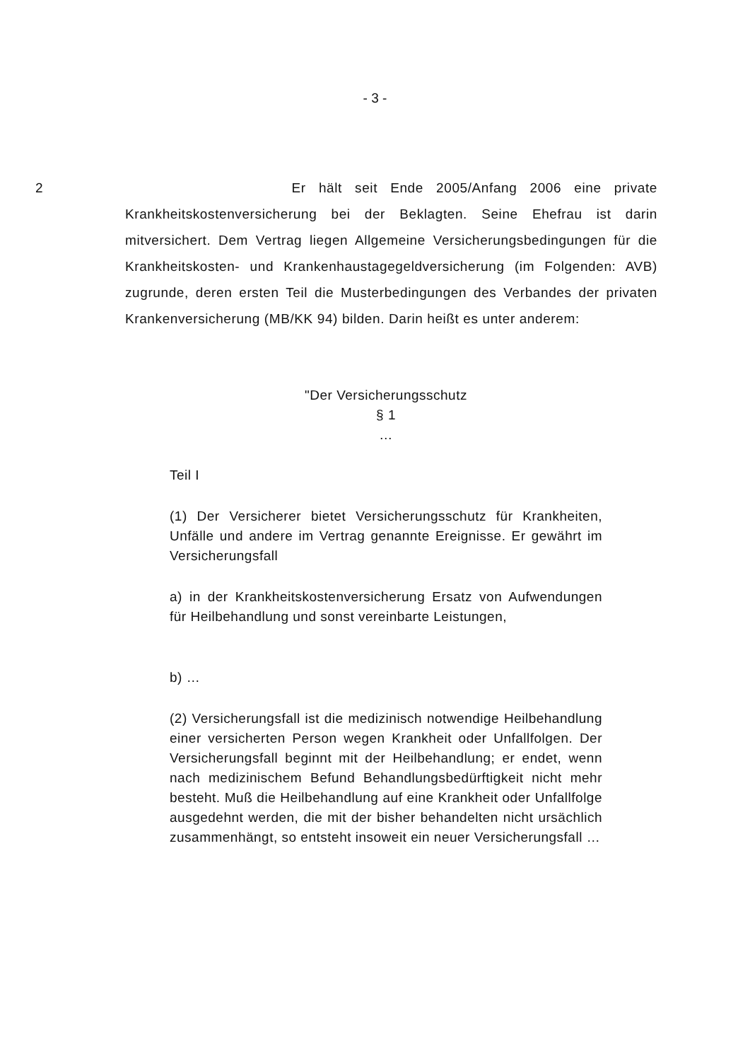- 3 -
2 Er hält seit Ende 2005/Anfang 2006 eine private Krankheitskostenversicherung bei der Beklagten. Seine Ehefrau ist darin mitversichert. Dem Vertrag liegen Allgemeine Versicherungsbedingungen für die Krankheitskosten- und Krankenhaustagegeldversicherung (im Folgenden: AVB) zugrunde, deren ersten Teil die Musterbedingungen des Verbandes der privaten Krankenversicherung (MB/KK 94) bilden. Darin heißt es unter anderem:
"Der Versicherungsschutz
§ 1
…
Teil I
(1) Der Versicherer bietet Versicherungsschutz für Krankheiten, Unfälle und andere im Vertrag genannte Ereignisse. Er gewährt im Versicherungsfall
a) in der Krankheitskostenversicherung Ersatz von Aufwendungen für Heilbehandlung und sonst vereinbarte Leistungen,
b) …
(2) Versicherungsfall ist die medizinisch notwendige Heilbehandlung einer versicherten Person wegen Krankheit oder Unfallfolgen. Der Versicherungsfall beginnt mit der Heilbehandlung; er endet, wenn nach medizinischem Befund Behandlungsbedürftigkeit nicht mehr besteht. Muß die Heilbehandlung auf eine Krankheit oder Unfallfolge ausgedehnt werden, die mit der bisher behandelten nicht ursächlich zusammenhängt, so entsteht insoweit ein neuer Versicherungsfall …